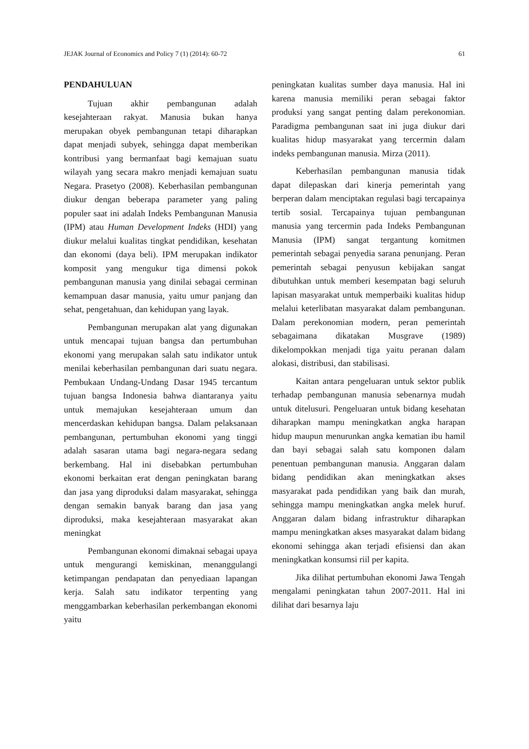JEJAK Journal of Economics and Policy 7 (1) (2014): 60-72 61
PENDAHULUAN
Tujuan akhir pembangunan adalah kesejahteraan rakyat. Manusia bukan hanya merupakan obyek pembangunan tetapi diharapkan dapat menjadi subyek, sehingga dapat memberikan kontribusi yang bermanfaat bagi kemajuan suatu wilayah yang secara makro menjadi kemajuan suatu Negara. Prasetyo (2008). Keberhasilan pembangunan diukur dengan beberapa parameter yang paling populer saat ini adalah Indeks Pembangunan Manusia (IPM) atau Human Development Indeks (HDI) yang diukur melalui kualitas tingkat pendidikan, kesehatan dan ekonomi (daya beli). IPM merupakan indikator komposit yang mengukur tiga dimensi pokok pembangunan manusia yang dinilai sebagai cerminan kemampuan dasar manusia, yaitu umur panjang dan sehat, pengetahuan, dan kehidupan yang layak.
Pembangunan merupakan alat yang digunakan untuk mencapai tujuan bangsa dan pertumbuhan ekonomi yang merupakan salah satu indikator untuk menilai keberhasilan pembangunan dari suatu negara. Pembukaan Undang-Undang Dasar 1945 tercantum tujuan bangsa Indonesia bahwa diantaranya yaitu untuk memajukan kesejahteraan umum dan mencerdaskan kehidupan bangsa. Dalam pelaksanaan pembangunan, pertumbuhan ekonomi yang tinggi adalah sasaran utama bagi negara-negara sedang berkembang. Hal ini disebabkan pertumbuhan ekonomi berkaitan erat dengan peningkatan barang dan jasa yang diproduksi dalam masyarakat, sehingga dengan semakin banyak barang dan jasa yang diproduksi, maka kesejahteraan masyarakat akan meningkat
Pembangunan ekonomi dimaknai sebagai upaya untuk mengurangi kemiskinan, menanggulangi ketimpangan pendapatan dan penyediaan lapangan kerja. Salah satu indikator terpenting yang menggambarkan keberhasilan perkembangan ekonomi yaitu
peningkatan kualitas sumber daya manusia. Hal ini karena manusia memiliki peran sebagai faktor produksi yang sangat penting dalam perekonomian. Paradigma pembangunan saat ini juga diukur dari kualitas hidup masyarakat yang tercermin dalam indeks pembangunan manusia. Mirza (2011).
Keberhasilan pembangunan manusia tidak dapat dilepaskan dari kinerja pemerintah yang berperan dalam menciptakan regulasi bagi tercapainya tertib sosial. Tercapainya tujuan pembangunan manusia yang tercermin pada Indeks Pembangunan Manusia (IPM) sangat tergantung komitmen pemerintah sebagai penyedia sarana penunjang. Peran pemerintah sebagai penyusun kebijakan sangat dibutuhkan untuk memberi kesempatan bagi seluruh lapisan masyarakat untuk memperbaiki kualitas hidup melalui keterlibatan masyarakat dalam pembangunan. Dalam perekonomian modern, peran pemerintah sebagaimana dikatakan Musgrave (1989) dikelompokkan menjadi tiga yaitu peranan dalam alokasi, distribusi, dan stabilisasi.
Kaitan antara pengeluaran untuk sektor publik terhadap pembangunan manusia sebenarnya mudah untuk ditelusuri. Pengeluaran untuk bidang kesehatan diharapkan mampu meningkatkan angka harapan hidup maupun menurunkan angka kematian ibu hamil dan bayi sebagai salah satu komponen dalam penentuan pembangunan manusia. Anggaran dalam bidang pendidikan akan meningkatkan akses masyarakat pada pendidikan yang baik dan murah, sehingga mampu meningkatkan angka melek huruf. Anggaran dalam bidang infrastruktur diharapkan mampu meningkatkan akses masyarakat dalam bidang ekonomi sehingga akan terjadi efisiensi dan akan meningkatkan konsumsi riil per kapita.
Jika dilihat pertumbuhan ekonomi Jawa Tengah mengalami peningkatan tahun 2007-2011. Hal ini dilihat dari besarnya laju